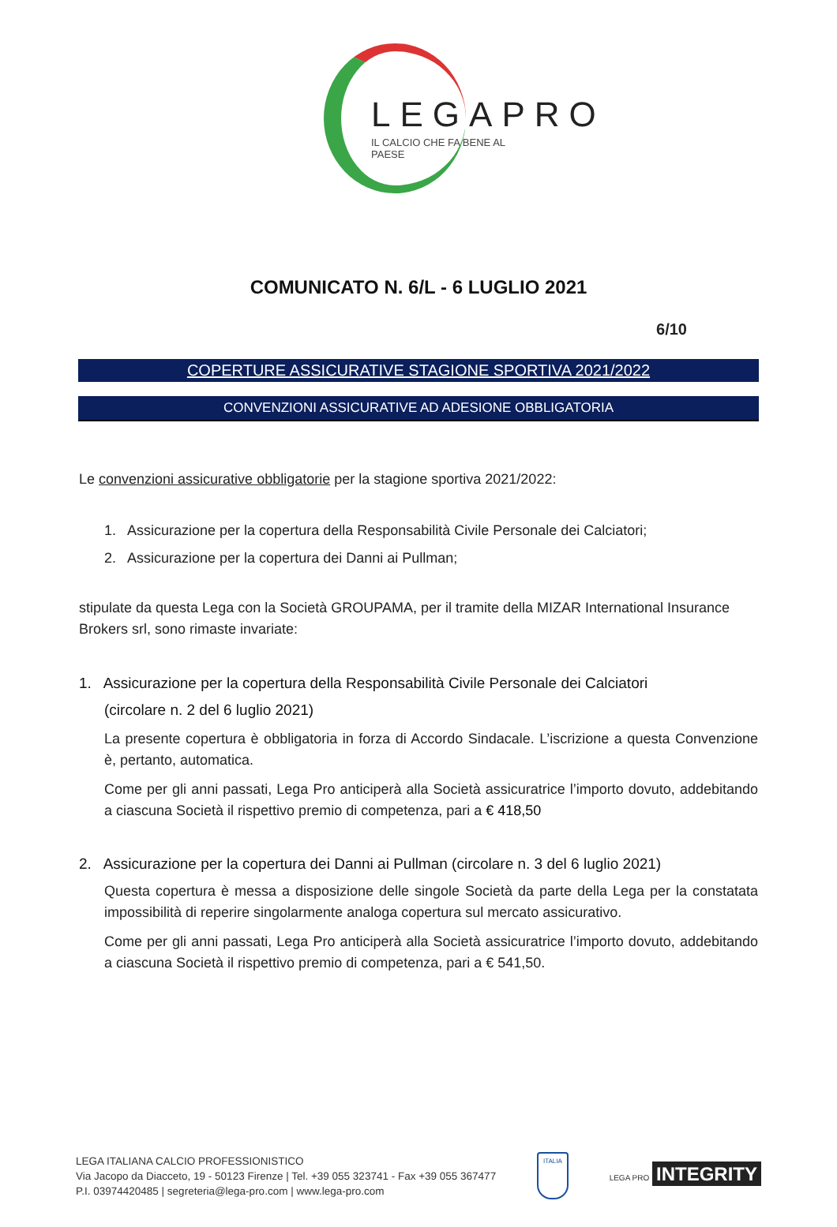LEGAPRO
IL CALCIO CHE FA BENE AL PAESE
COMUNICATO N. 6/L - 6 LUGLIO 2021
6/10
COPERTURE ASSICURATIVE STAGIONE SPORTIVA 2021/2022
CONVENZIONI ASSICURATIVE AD ADESIONE OBBLIGATORIA
Le convenzioni assicurative obbligatorie per la stagione sportiva 2021/2022:
1. Assicurazione per la copertura della Responsabilità Civile Personale dei Calciatori;
2. Assicurazione per la copertura dei Danni ai Pullman;
stipulate da questa Lega con la Società GROUPAMA, per il tramite della MIZAR International Insurance Brokers srl, sono rimaste invariate:
1. Assicurazione per la copertura della Responsabilità Civile Personale dei Calciatori
(circolare n. 2 del 6 luglio 2021)
La presente copertura è obbligatoria in forza di Accordo Sindacale. L’iscrizione a questa Convenzione è, pertanto, automatica.
Come per gli anni passati, Lega Pro anticiperà alla Società assicuratrice l’importo dovuto, addebitando a ciascuna Società il rispettivo premio di competenza, pari a € 418,50
2. Assicurazione per la copertura dei Danni ai Pullman (circolare n. 3 del 6 luglio 2021)
Questa copertura è messa a disposizione delle singole Società da parte della Lega per la constatata impossibilità di reperire singolarmente analoga copertura sul mercato assicurativo.
Come per gli anni passati, Lega Pro anticiperà alla Società assicuratrice l’importo dovuto, addebitando a ciascuna Società il rispettivo premio di competenza, pari a € 541,50.
LEGA ITALIANA CALCIO PROFESSIONISTICO
Via Jacopo da Diacceto, 19 - 50123 Firenze | Tel. +39 055 323741 - Fax +39 055 367477
P.I. 03974420485 | segreteria@lega-pro.com | www.lega-pro.com
ITALIA
LEGA PRO INTEGRITY